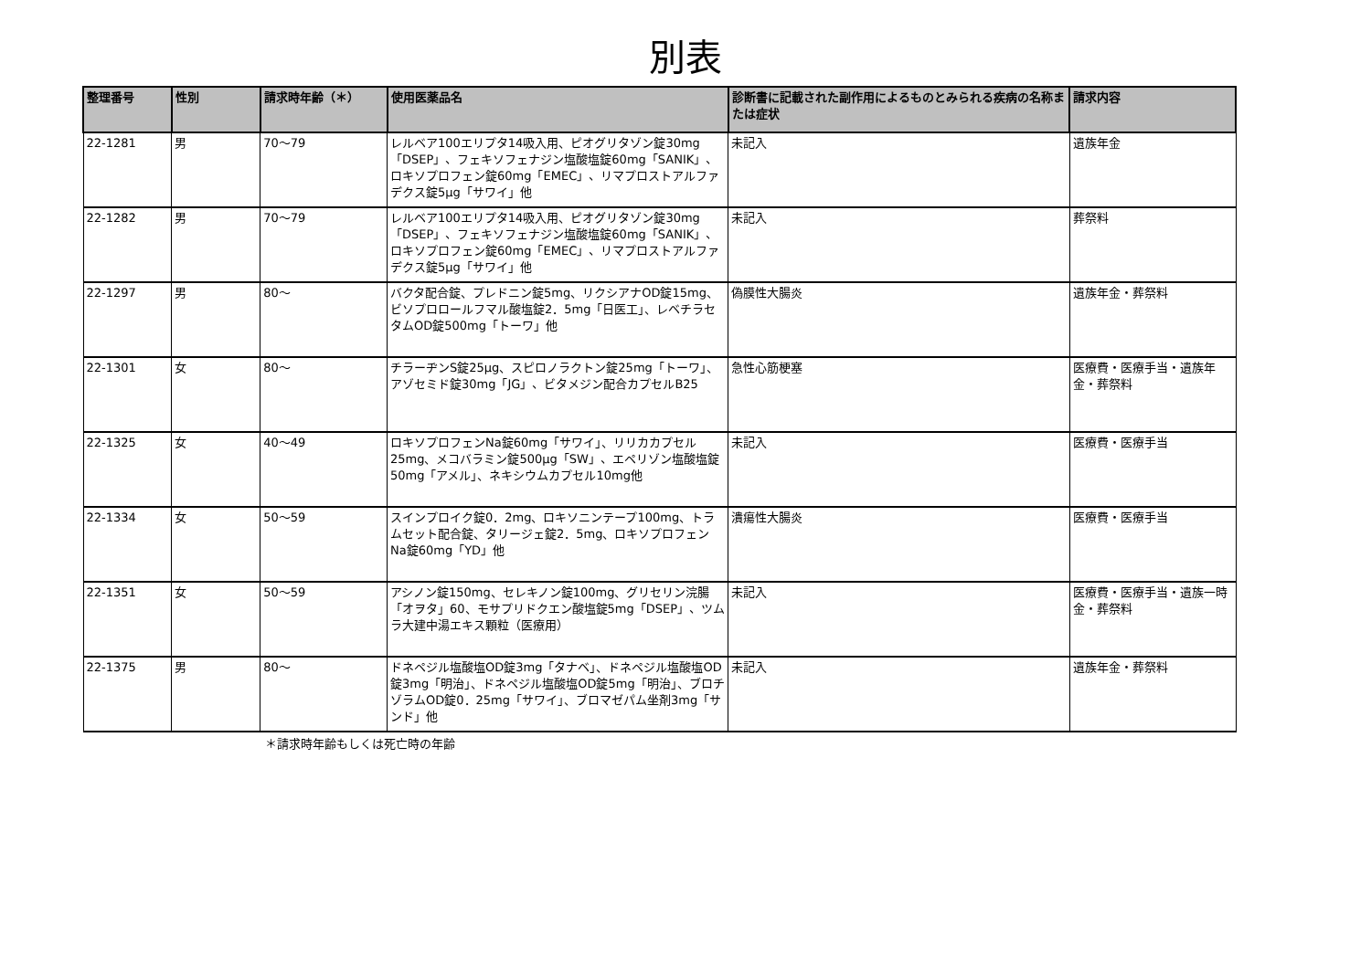別表
| 整理番号 | 性別 | 請求時年齢（＊） | 使用医薬品名 | 診断書に記載された副作用によるものとみられる疾病の名称または症状 | 請求内容 |
| --- | --- | --- | --- | --- | --- |
| 22-1281 | 男 | 70～79 | レルベア100エリプタ14吸入用、ピオグリタゾン錠30mg「DSEP」、フェキソフェナジン塩酸塩錠60mg「SANIK」、ロキソプロフェン錠60mg「EMEC」、リマプロストアルファデクス錠5μg「サワイ」他 | 未記入 | 遺族年金 |
| 22-1282 | 男 | 70～79 | レルベア100エリプタ14吸入用、ピオグリタゾン錠30mg「DSEP」、フェキソフェナジン塩酸塩錠60mg「SANIK」、ロキソプロフェン錠60mg「EMEC」、リマプロストアルファデクス錠5μg「サワイ」他 | 未記入 | 葬祭料 |
| 22-1297 | 男 | 80～ | バクタ配合錠、プレドニン錠5mg、リクシアナOD錠15mg、ビソプロロールフマル酸塩錠2．5mg「日医工」、レベチラセタムOD錠500mg「トーワ」他 | 偽膜性大腸炎 | 遺族年金・葬祭料 |
| 22-1301 | 女 | 80～ | チラーヂンS錠25μg、スピロノラクトン錠25mg「トーワ」、アゾセミド錠30mg「JG」、ビタメジン配合カプセルB25 | 急性心筋梗塞 | 医療費・医療手当・遺族年金・葬祭料 |
| 22-1325 | 女 | 40～49 | ロキソプロフェンNa錠60mg「サワイ」、リリカカプセル25mg、メコバラミン錠500μg「SW」、エペリゾン塩酸塩錠50mg「アメル」、ネキシウムカプセル10mg他 | 未記入 | 医療費・医療手当 |
| 22-1334 | 女 | 50～59 | スインプロイク錠0．2mg、ロキソニンテープ100mg、トラムセット配合錠、タリージェ錠2．5mg、ロキソプロフェンNa錠60mg「YD」他 | 潰瘍性大腸炎 | 医療費・医療手当 |
| 22-1351 | 女 | 50～59 | アシノン錠150mg、セレキノン錠100mg、グリセリン浣腸「オヲタ」60、モサプリドクエン酸塩錠5mg「DSEP」、ツムラ大建中湯エキス顆粒（医療用） | 未記入 | 医療費・医療手当・遺族一時金・葬祭料 |
| 22-1375 | 男 | 80～ | ドネペジル塩酸塩OD錠3mg「タナベ」、ドネペジル塩酸塩OD錠3mg「明治」、ドネペジル塩酸塩OD錠5mg「明治」、ブロチゾラムOD錠0．25mg「サワイ」、ブロマゼパム坐剤3mg「サンド」他 | 未記入 | 遺族年金・葬祭料 |
＊請求時年齢もしくは死亡時の年齢